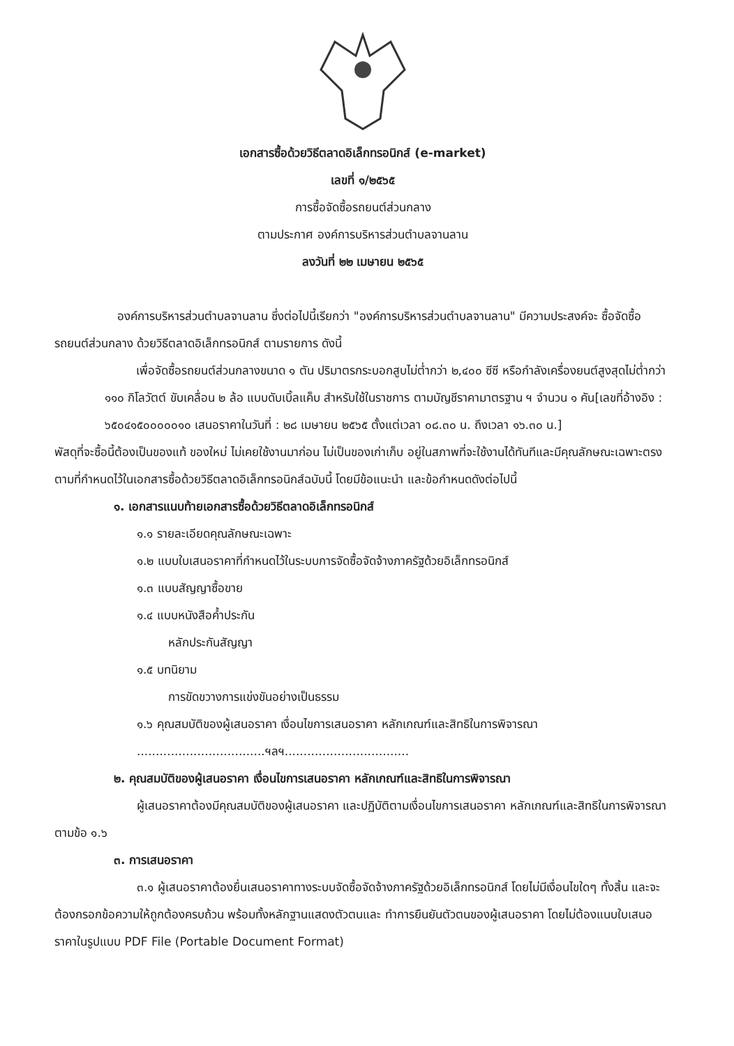เอกสารซื้อด้วยวิธีตลาดอิเล็กทรอนิกส์ (e-market)
เลขที่ ๑/๒๕๖๕
การซื้อจัดซื้อรถยนต์ส่วนกลาง
ตามประกาศ องค์การบริหารส่วนตำบลจานลาน
ลงวันที่ ๒๒ เมษายน ๒๕๖๕
องค์การบริหารส่วนตำบลจานลาน ซึ่งต่อไปนี้เรียกว่า "องค์การบริหารส่วนตำบลจานลาน" มีความประสงค์จะ ซื้อจัดซื้อรถยนต์ส่วนกลาง ด้วยวิธีตลาดอิเล็กทรอนิกส์ ตามรายการ ดังนี้
เพื่อจัดซื้อรถยนต์ส่วนกลางขนาด ๑ ตัน ปริมาตรกระบอกสูบไม่ต่ำกว่า ๒,๔๐๐ ซีซี หรือกำลังเครื่องยนต์สูงสุดไม่ต่ำกว่า ๑๑๐ กิโลวัตต์ ขับเคลื่อน ๒ ล้อ แบบดับเบิ้ลแค็บ สำหรับใช้ในราชการ ตามบัญชีราคามาตรฐาน ฯ จำนวน ๑ คัน[เลขที่อ้างอิง : ๖๕๐๔๑๕๐๐๐๐๐๑๐ เสนอราคาในวันที่ : ๒๘ เมษายน ๒๕๖๕ ตั้งแต่เวลา ๐๘.๓๐ น. ถึงเวลา ๑๖.๓๐ น.]
พัสดุที่จะซื้อนี้ต้องเป็นของแท้ ของใหม่ ไม่เคยใช้งานมาก่อน ไม่เป็นของเก่าเก็บ อยู่ในสภาพที่จะใช้งานได้ทันทีและมีคุณลักษณะเฉพาะตรงตามที่กำหนดไว้ในเอกสารซื้อด้วยวิธีตลาดอิเล็กทรอนิกส์ฉบับนี้ โดยมีข้อแนะนำ และข้อกำหนดดังต่อไปนี้
๑. เอกสารแนบท้ายเอกสารซื้อด้วยวิธีตลาดอิเล็กทรอนิกส์
๑.๑ รายละเอียดคุณลักษณะเฉพาะ
๑.๒ แบบใบเสนอราคาที่กำหนดไว้ในระบบการจัดซื้อจัดจ้างภาครัฐด้วยอิเล็กทรอนิกส์
๑.๓ แบบสัญญาซื้อขาย
๑.๔ แบบหนังสือค้ำประกัน
หลักประกันสัญญา
๑.๕ บทนิยาม
การขัดขวางการแข่งขันอย่างเป็นธรรม
๑.๖ คุณสมบัติของผู้เสนอราคา เงื่อนไขการเสนอราคา หลักเกณฑ์และสิทธิในการพิจารณา
..................................ฯลฯ.................................
๒. คุณสมบัติของผู้เสนอราคา เงื่อนไขการเสนอราคา หลักเกณฑ์และสิทธิในการพิจารณา
ผู้เสนอราคาต้องมีคุณสมบัติของผู้เสนอราคา และปฏิบัติตามเงื่อนไขการเสนอราคา หลักเกณฑ์และสิทธิในการพิจารณา ตามข้อ ๑.๖
๓. การเสนอราคา
๓.๑ ผู้เสนอราคาต้องยื่นเสนอราคาทางระบบจัดซื้อจัดจ้างภาครัฐด้วยอิเล็กทรอนิกส์ โดยไม่มีเงื่อนไขใดๆ ทั้งสิ้น และจะต้องกรอกข้อความให้ถูกต้องครบถ้วน พร้อมทั้งหลักฐานแสดงตัวตนและ ทำการยืนยันตัวตนของผู้เสนอราคา โดยไม่ต้องแนบใบเสนอราคาในรูปแบบ PDF File (Portable Document Format)